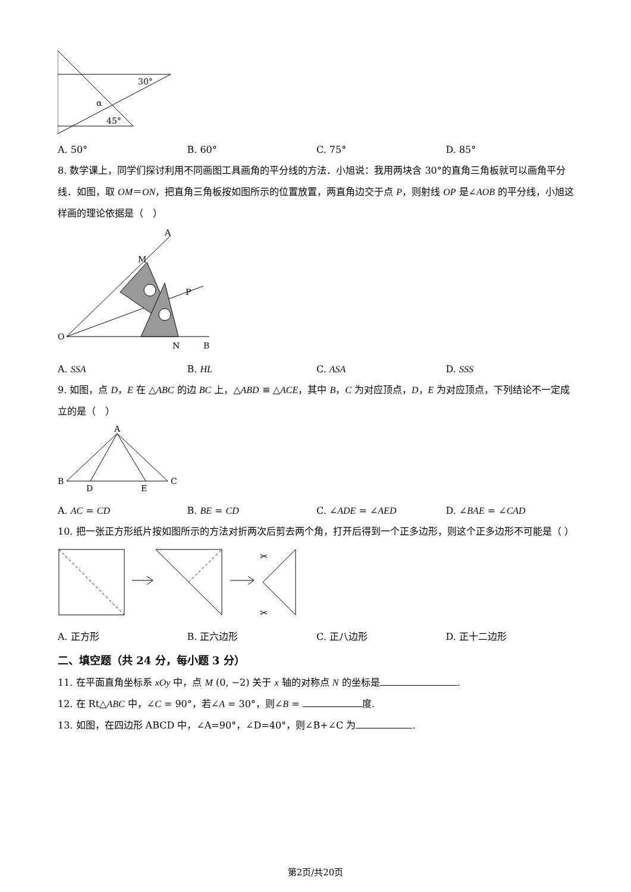30°
α
45°
A. 50° B. 60° C. 75° D. 85°
8. 数学课上，同学们探讨利用不同画图工具画角的平分线的方法．小旭说：我用两块含 30°的直角三角板就可以画角平分线．如图，取 OM＝ON，把直角三角板按如图所示的位置放置，两直角边交于点 P，则射线 OP 是∠AOB 的平分线，小旭这样画的理论依据是（　）
A
M
P
O
N
B
A. SSA B. HL C. ASA D. SSS
9. 如图，点 D，E 在 △ABC 的边 BC 上，△ABD ≌ △ACE，其中 B，C 为对应顶点，D，E 为对应顶点，下列结论不一定成立的是（　）
A
B
D
E
C
A. AC = CD B. BE = CD C. ∠ADE = ∠AED D. ∠BAE = ∠CAD
10. 把一张正方形纸片按如图所示的方法对折两次后剪去两个角，打开后得到一个正多边形，则这个正多边形不可能是（ ）
✂
✂
A. 正方形 B. 正六边形 C. 正八边形 D. 正十二边形
二、填空题（共 24 分，每小题 3 分）
11. 在平面直角坐标系 xOy 中，点 M (0, −2) 关于 x 轴的对称点 N 的坐标是 .
12. 在 Rt△ABC 中，∠C = 90°，若∠A = 30°，则∠B = 度.
13. 如图，在四边形 ABCD 中，∠A=90°，∠D=40°，则∠B+∠C 为 .
第2页/共20页